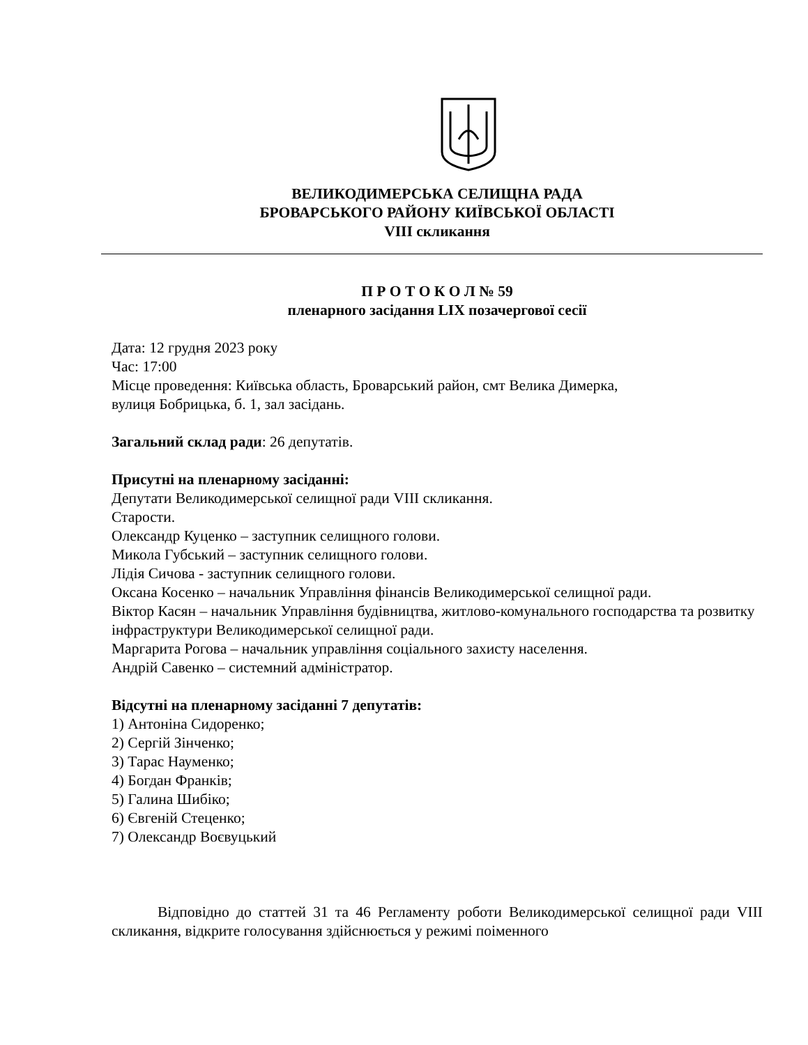ВЕЛИКОДИМЕРСЬКА СЕЛИЩНА РАДА
БРОВАРСЬКОГО РАЙОНУ КИЇВСЬКОЇ ОБЛАСТІ
VIII скликання
П Р О Т О К О Л № 59
пленарного засідання LIX позачергової сесії
Дата: 12 грудня 2023 року
Час: 17:00
Місце проведення: Київська область, Броварський район, смт Велика Димерка,
вулиця Бобрицька, б. 1, зал засідань.
Загальний склад ради: 26 депутатів.
Присутні на пленарному засіданні:
Депутати Великодимерської селищної ради VIII скликання.
Старости.
Олександр Куценко – заступник селищного голови.
Микола Губський – заступник селищного голови.
Лідія Сичова - заступник селищного голови.
Оксана Косенко – начальник Управління фінансів Великодимерської селищної ради.
Віктор Касян – начальник Управління будівництва, житлово-комунального господарства та розвитку інфраструктури Великодимерської селищної ради.
Маргарита Рогова – начальник управління соціального захисту населення.
Андрій Савенко – системний адміністратор.
Відсутні на пленарному засіданні 7 депутатів:
1) Антоніна Сидоренко;
2) Сергій Зінченко;
3) Тарас Науменко;
4) Богдан Франків;
5) Галина Шибіко;
6) Євгеній Стеценко;
7) Олександр Воєвуцький
Відповідно до статтей 31 та 46 Регламенту роботи Великодимерської селищної ради VIII скликання, відкрите голосування здійснюється у режимі поіменного